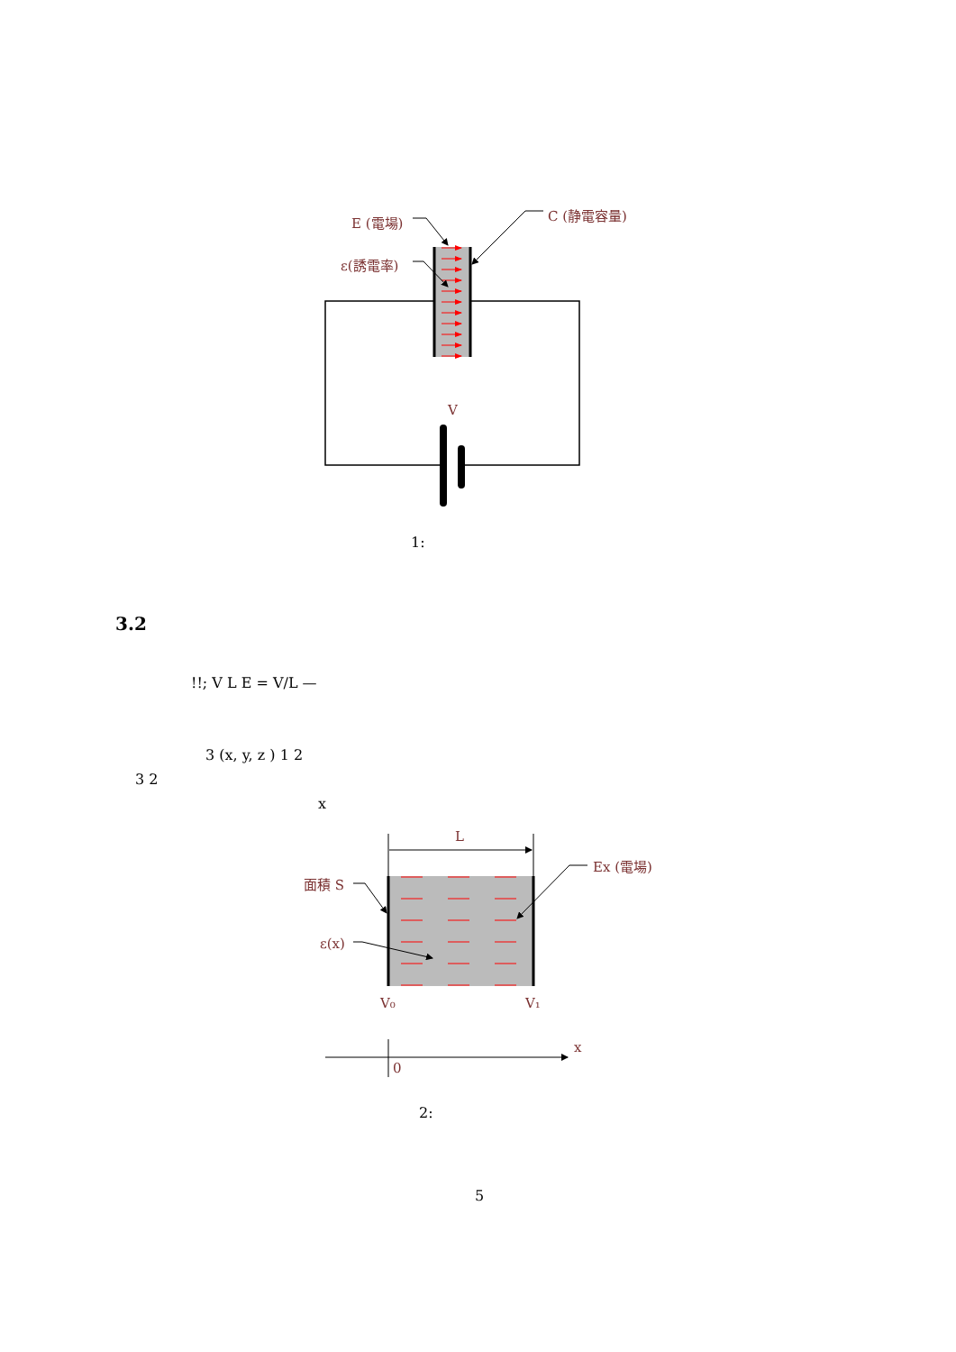E (電場)
ε(誘電率)
C (静電容量)
V
1:
3.2
!!; V L E = V/L —
3 (x, y, z ) 1 2
3 2
x
L
面積 S
ε(x)
Ex (電場)
V₀
V₁
x
0
2:
5